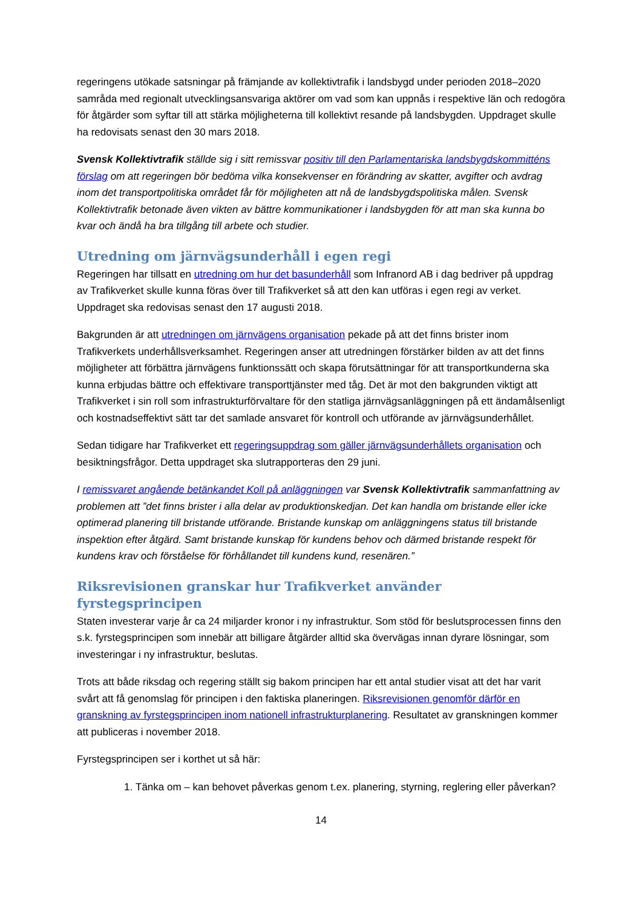regeringens utökade satsningar på främjande av kollektivtrafik i landsbygd under perioden 2018–2020 samråda med regionalt utvecklingsansvariga aktörer om vad som kan uppnås i respektive län och redogöra för åtgärder som syftar till att stärka möjligheterna till kollektivt resande på landsbygden. Uppdraget skulle ha redovisats senast den 30 mars 2018.
Svensk Kollektivtrafik ställde sig i sitt remissvar positiv till den Parlamentariska landsbygdskommitténs förslag om att regeringen bör bedöma vilka konsekvenser en förändring av skatter, avgifter och avdrag inom det transportpolitiska området får för möjligheten att nå de landsbygdspolitiska målen. Svensk Kollektivtrafik betonade även vikten av bättre kommunikationer i landsbygden för att man ska kunna bo kvar och ändå ha bra tillgång till arbete och studier.
Utredning om järnvägsunderhåll i egen regi
Regeringen har tillsatt en utredning om hur det basunderhåll som Infranord AB i dag bedriver på uppdrag av Trafikverket skulle kunna föras över till Trafikverket så att den kan utföras i egen regi av verket. Uppdraget ska redovisas senast den 17 augusti 2018.
Bakgrunden är att utredningen om järnvägens organisation pekade på att det finns brister inom Trafikverkets underhållsverksamhet. Regeringen anser att utredningen förstärker bilden av att det finns möjligheter att förbättra järnvägens funktionssätt och skapa förutsättningar för att transportkunderna ska kunna erbjudas bättre och effektivare transporttjänster med tåg. Det är mot den bakgrunden viktigt att Trafikverket i sin roll som infrastrukturförvaltare för den statliga järnvägsanläggningen på ett ändamålsenligt och kostnadseffektivt sätt tar det samlade ansvaret för kontroll och utförande av järnvägsunderhållet.
Sedan tidigare har Trafikverket ett regeringsuppdrag som gäller järnvägsunderhållets organisation och besiktningsfrågor. Detta uppdraget ska slutrapporteras den 29 juni.
I remissvaret angående betänkandet Koll på anläggningen var Svensk Kollektivtrafik sammanfattning av problemen att ”det finns brister i alla delar av produktionskedjan. Det kan handla om bristande eller icke optimerad planering till bristande utförande. Bristande kunskap om anläggningens status till bristande inspektion efter åtgärd. Samt bristande kunskap för kundens behov och därmed bristande respekt för kundens krav och förståelse för förhållandet till kundens kund, resenären.”
Riksrevisionen granskar hur Trafikverket använder fyrstegsprincipen
Staten investerar varje år ca 24 miljarder kronor i ny infrastruktur. Som stöd för beslutsprocessen finns den s.k. fyrstegsprincipen som innebär att billigare åtgärder alltid ska övervägas innan dyrare lösningar, som investeringar i ny infrastruktur, beslutas.
Trots att både riksdag och regering ställt sig bakom principen har ett antal studier visat att det har varit svårt att få genomslag för principen i den faktiska planeringen. Riksrevisionen genomför därför en granskning av fyrstegsprincipen inom nationell infrastrukturplanering. Resultatet av granskningen kommer att publiceras i november 2018.
Fyrstegsprincipen ser i korthet ut så här:
1. Tänka om – kan behovet påverkas genom t.ex. planering, styrning, reglering eller påverkan?
14